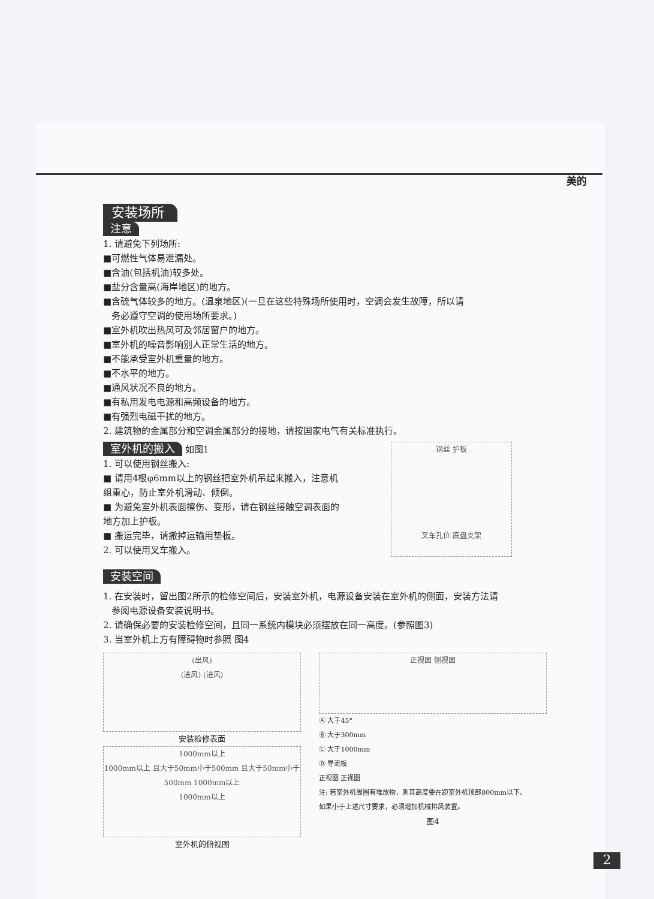美的
安装场所
注意
1. 请避免下列场所:
■可燃性气体易泄漏处。
■含油(包括机油)较多处。
■盐分含量高(海岸地区)的地方。
■含硫气体较多的地方。(温泉地区)(一旦在这些特殊场所使用时，空调会发生故障，所以请
务必遵守空调的使用场所要求。)
■室外机吹出热风可及邻居窗户的地方。
■室外机的噪音影响别人正常生活的地方。
■不能承受室外机重量的地方。
■不水平的地方。
■通风状况不良的地方。
■有私用发电电源和高频设备的地方。
■有强烈电磁干扰的地方。
2. 建筑物的金属部分和空调金属部分的接地，请按国家电气有关标准执行。
室外机的搬入
如图1
1. 可以使用钢丝搬入:
■ 请用4根φ6mm以上的钢丝把室外机吊起来搬入，注意机组重心，防止室外机滑动、倾倒。
■ 为避免室外机表面擦伤、变形，请在钢丝接触空调表面的地方加上护板。
■ 搬运完毕，请撤掉运输用垫板。
2. 可以使用叉车搬入。
钢丝 护板
叉车孔位 底盘支架
安装空间
1. 在安装时，留出图2所示的检修空间后，安装室外机，电源设备安装在室外机的侧面，安装方法请
参阅电源设备安装说明书。
2. 请确保必要的安装检修空间，且同一系统内模块必须摆放在同一高度。(参照图3)
3. 当室外机上方有障碍物时参照 图4
(出风)
(进风) (进风)
安装检修表面
1000mm以上
1000mm以上 且大于50mm小于500mm 且大于50mm小于500mm 1000mm以上
1000mm以上
室外机的俯视图
正视图 侧视图
Ⓐ 大于45°
Ⓑ 大于300mm
Ⓒ 大于1000mm
Ⓓ 导流板
正视图 正视图
注: 若室外机周围有堆放物，则其高度要在距室外机顶部800mm以下。
如果小于上述尺寸要求，必须增加机械排风装置。
图4
2